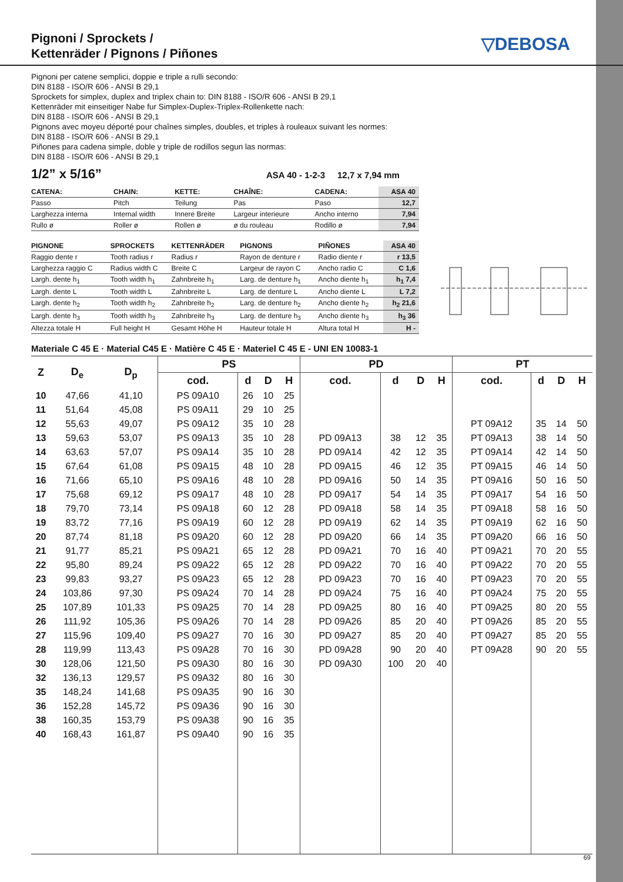Pignoni / Sprockets /
Kettenräder / Pignons / Piñones
▽DEBOSA
Pignoni per catene semplici, doppie e triple a rulli secondo:
DIN 8188 - ISO/R 606 - ANSI B 29,1
Sprockets for simplex, duplex and triplex chain to: DIN 8188 - ISO/R 606 - ANSI B 29,1
Kettenräder mit einseitiger Nabe fur Simplex-Duplex-Triplex-Rollenkette nach:
DIN 8188 - ISO/R 606 - ANSI B 29,1
Pignons avec moyeu déporté pour chaînes simples, doubles, et triples à rouleaux suivant les normes:
DIN 8188 - ISO/R 606 - ANSI B 29,1
Piñones para cadena simple, doble y triple de rodillos segun las normas:
DIN 8188 - ISO/R 606 - ANSI B 29,1
1/2” x 5/16” ASA 40 - 1-2-3 12,7 x 7,94 mm
| CATENA: | CHAIN: | KETTE: | CHAÎNE: | CADENA: | ASA 40 |
| --- | --- | --- | --- | --- | --- |
| Passo | Pitch | Teilung | Pas | Paso | 12,7 |
| Larghezza interna | Internal width | Innere Breite | Largeur interieure | Ancho interno | 7,94 |
| Rullo ø | Roller ø | Rollen ø | ø du rouleau | Rodillo ø | 7,94 |
| PIGNONE | SPROCKETS | KETTENRÄDER | PIGNONS | PIÑONES | ASA 40 |
| --- | --- | --- | --- | --- | --- |
| Raggio dente r | Tooth radius r | Radius r | Rayon de denture r | Radio diente r | r 13,5 |
| Larghezza raggio C | Radius width C | Breite C | Largeur de rayon C | Ancho radio C | C 1,6 |
| Largh. dente h<sub>1</sub> | Tooth width h<sub>1</sub> | Zahnbreite h<sub>1</sub> | Larg. de denture h<sub>1</sub> | Ancho diente h<sub>1</sub> | h<sub>1</sub> 7,4 |
| Largh. dente L | Tooth width L | Zahnbreite L | Larg. de denture L | Ancho diente L | L 7,2 |
| Largh. dente h<sub>2</sub> | Tooth width h<sub>2</sub> | Zahnbreite h<sub>2</sub> | Larg. de denture h<sub>2</sub> | Ancho diente h<sub>2</sub> | h<sub>2</sub> 21,6 |
| Largh. dente h<sub>3</sub> | Tooth width h<sub>3</sub> | Zahnbreite h<sub>3</sub> | Larg. de denture h<sub>3</sub> | Ancho diente h<sub>3</sub> | h<sub>3</sub> 36 |
| Altezza totale H | Full height H | Gesamt Höhe H | Hauteur totale H | Altura total H | H - |
Materiale C 45 E · Material C45 E · Matière C 45 E · Materiel C 45 E - UNI EN 10083-1
| Z | D<sub>e</sub> | D<sub>p</sub> | PS | | | | PD | | | | PT | | | |
| --- | --- | --- | --- | --- | --- | --- | --- | --- | --- | --- | --- | --- | --- | --- |
| | | | cod. | d | D | H | cod. | d | D | H | cod. | d | D | H |
| 10 | 47,66 | 41,10 | PS 09A10 | 26 | 10 | 25 | | | | | | | | |
| 11 | 51,64 | 45,08 | PS 09A11 | 29 | 10 | 25 | | | | | | | | |
| 12 | 55,63 | 49,07 | PS 09A12 | 35 | 10 | 28 | | | | | PT 09A12 | 35 | 14 | 50 |
| 13 | 59,63 | 53,07 | PS 09A13 | 35 | 10 | 28 | PD 09A13 | 38 | 12 | 35 | PT 09A13 | 38 | 14 | 50 |
| 14 | 63,63 | 57,07 | PS 09A14 | 35 | 10 | 28 | PD 09A14 | 42 | 12 | 35 | PT 09A14 | 42 | 14 | 50 |
| 15 | 67,64 | 61,08 | PS 09A15 | 48 | 10 | 28 | PD 09A15 | 46 | 12 | 35 | PT 09A15 | 46 | 14 | 50 |
| 16 | 71,66 | 65,10 | PS 09A16 | 48 | 10 | 28 | PD 09A16 | 50 | 14 | 35 | PT 09A16 | 50 | 16 | 50 |
| 17 | 75,68 | 69,12 | PS 09A17 | 48 | 10 | 28 | PD 09A17 | 54 | 14 | 35 | PT 09A17 | 54 | 16 | 50 |
| 18 | 79,70 | 73,14 | PS 09A18 | 60 | 12 | 28 | PD 09A18 | 58 | 14 | 35 | PT 09A18 | 58 | 16 | 50 |
| 19 | 83,72 | 77,16 | PS 09A19 | 60 | 12 | 28 | PD 09A19 | 62 | 14 | 35 | PT 09A19 | 62 | 16 | 50 |
| 20 | 87,74 | 81,18 | PS 09A20 | 60 | 12 | 28 | PD 09A20 | 66 | 14 | 35 | PT 09A20 | 66 | 16 | 50 |
| 21 | 91,77 | 85,21 | PS 09A21 | 65 | 12 | 28 | PD 09A21 | 70 | 16 | 40 | PT 09A21 | 70 | 20 | 55 |
| 22 | 95,80 | 89,24 | PS 09A22 | 65 | 12 | 28 | PD 09A22 | 70 | 16 | 40 | PT 09A22 | 70 | 20 | 55 |
| 23 | 99,83 | 93,27 | PS 09A23 | 65 | 12 | 28 | PD 09A23 | 70 | 16 | 40 | PT 09A23 | 70 | 20 | 55 |
| 24 | 103,86 | 97,30 | PS 09A24 | 70 | 14 | 28 | PD 09A24 | 75 | 16 | 40 | PT 09A24 | 75 | 20 | 55 |
| 25 | 107,89 | 101,33 | PS 09A25 | 70 | 14 | 28 | PD 09A25 | 80 | 16 | 40 | PT 09A25 | 80 | 20 | 55 |
| 26 | 111,92 | 105,36 | PS 09A26 | 70 | 14 | 28 | PD 09A26 | 85 | 20 | 40 | PT 09A26 | 85 | 20 | 55 |
| 27 | 115,96 | 109,40 | PS 09A27 | 70 | 16 | 30 | PD 09A27 | 85 | 20 | 40 | PT 09A27 | 85 | 20 | 55 |
| 28 | 119,99 | 113,43 | PS 09A28 | 70 | 16 | 30 | PD 09A28 | 90 | 20 | 40 | PT 09A28 | 90 | 20 | 55 |
| 30 | 128,06 | 121,50 | PS 09A30 | 80 | 16 | 30 | PD 09A30 | 100 | 20 | 40 | | | | |
| 32 | 136,13 | 129,57 | PS 09A32 | 80 | 16 | 30 | | | | | | | | |
| 35 | 148,24 | 141,68 | PS 09A35 | 90 | 16 | 30 | | | | | | | | |
| 36 | 152,28 | 145,72 | PS 09A36 | 90 | 16 | 30 | | | | | | | | |
| 38 | 160,35 | 153,79 | PS 09A38 | 90 | 16 | 35 | | | | | | | | |
| 40 | 168,43 | 161,87 | PS 09A40 | 90 | 16 | 35 | | | | | | | | |
69